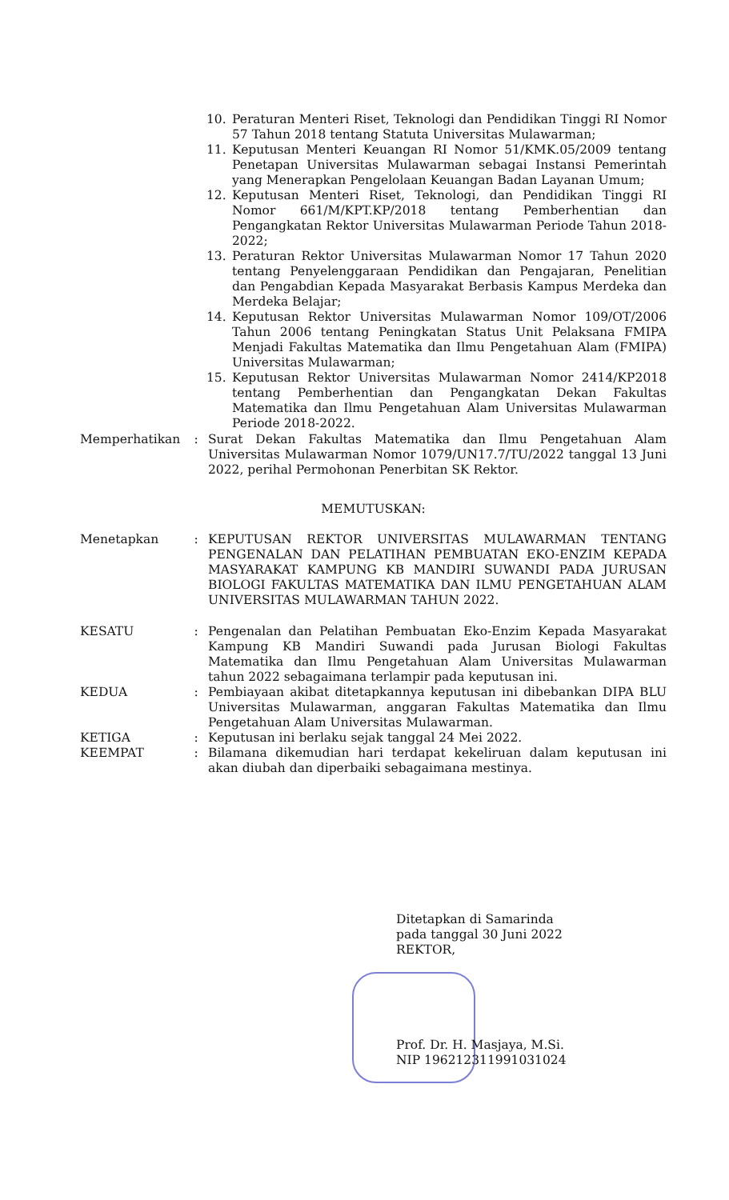10. Peraturan Menteri Riset, Teknologi dan Pendidikan Tinggi RI Nomor 57 Tahun 2018 tentang Statuta Universitas Mulawarman;
11. Keputusan Menteri Keuangan RI Nomor 51/KMK.05/2009 tentang Penetapan Universitas Mulawarman sebagai Instansi Pemerintah yang Menerapkan Pengelolaan Keuangan Badan Layanan Umum;
12. Keputusan Menteri Riset, Teknologi, dan Pendidikan Tinggi RI Nomor 661/M/KPT.KP/2018 tentang Pemberhentian dan Pengangkatan Rektor Universitas Mulawarman Periode Tahun 2018-2022;
13. Peraturan Rektor Universitas Mulawarman Nomor 17 Tahun 2020 tentang Penyelenggaraan Pendidikan dan Pengajaran, Penelitian dan Pengabdian Kepada Masyarakat Berbasis Kampus Merdeka dan Merdeka Belajar;
14. Keputusan Rektor Universitas Mulawarman Nomor 109/OT/2006 Tahun 2006 tentang Peningkatan Status Unit Pelaksana FMIPA Menjadi Fakultas Matematika dan Ilmu Pengetahuan Alam (FMIPA) Universitas Mulawarman;
15. Keputusan Rektor Universitas Mulawarman Nomor 2414/KP2018 tentang Pemberhentian dan Pengangkatan Dekan Fakultas Matematika dan Ilmu Pengetahuan Alam Universitas Mulawarman Periode 2018-2022.
Memperhatikan: Surat Dekan Fakultas Matematika dan Ilmu Pengetahuan Alam Universitas Mulawarman Nomor 1079/UN17.7/TU/2022 tanggal 13 Juni 2022, perihal Permohonan Penerbitan SK Rektor.
MEMUTUSKAN:
Menetapkan: KEPUTUSAN REKTOR UNIVERSITAS MULAWARMAN TENTANG PENGENALAN DAN PELATIHAN PEMBUATAN EKO-ENZIM KEPADA MASYARAKAT KAMPUNG KB MANDIRI SUWANDI PADA JURUSAN BIOLOGI FAKULTAS MATEMATIKA DAN ILMU PENGETAHUAN ALAM UNIVERSITAS MULAWARMAN TAHUN 2022.
KESATU: Pengenalan dan Pelatihan Pembuatan Eko-Enzim Kepada Masyarakat Kampung KB Mandiri Suwandi pada Jurusan Biologi Fakultas Matematika dan Ilmu Pengetahuan Alam Universitas Mulawarman tahun 2022 sebagaimana terlampir pada keputusan ini.
KEDUA: Pembiayaan akibat ditetapkannya keputusan ini dibebankan DIPA BLU Universitas Mulawarman, anggaran Fakultas Matematika dan Ilmu Pengetahuan Alam Universitas Mulawarman.
KETIGA: Keputusan ini berlaku sejak tanggal 24 Mei 2022.
KEEMPAT: Bilamana dikemudian hari terdapat kekeliruan dalam keputusan ini akan diubah dan diperbaiki sebagaimana mestinya.
Ditetapkan di Samarinda
pada tanggal 30 Juni 2022
REKTOR,
Prof. Dr. H. Masjaya, M.Si.
NIP 196212311991031024